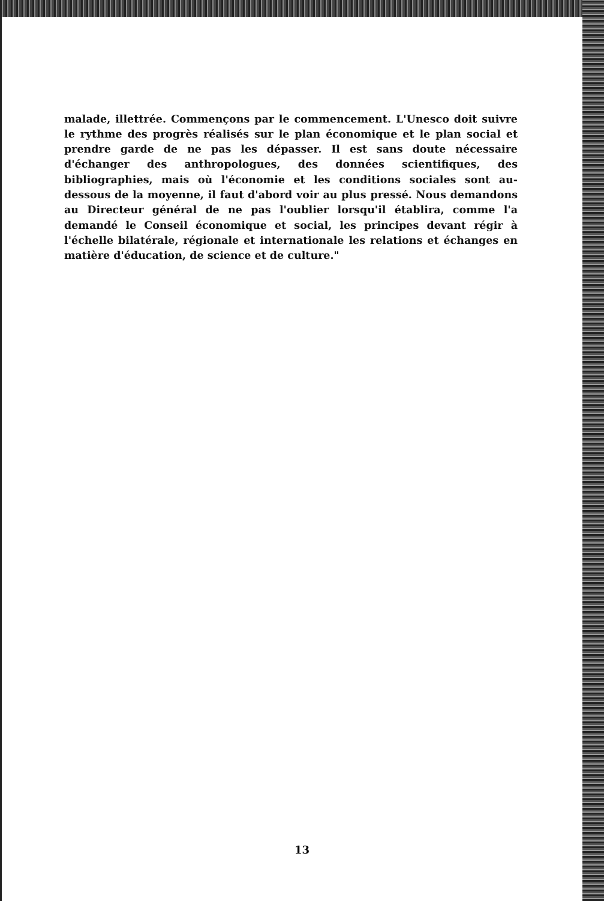malade, illettrée. Commençons par le commencement. L'Unesco doit suivre le rythme des progrès réalisés sur le plan économique et le plan social et prendre garde de ne pas les dépasser. Il est sans doute nécessaire d'échanger des anthropologues, des données scientifiques, des bibliographies, mais où l'économie et les conditions sociales sont au-dessous de la moyenne, il faut d'abord voir au plus pressé. Nous demandons au Directeur général de ne pas l'oublier lorsqu'il établira, comme l'a demandé le Conseil économique et social, les principes devant régir à l'échelle bilatérale, régionale et internationale les relations et échanges en matière d'éducation, de science et de culture."
13